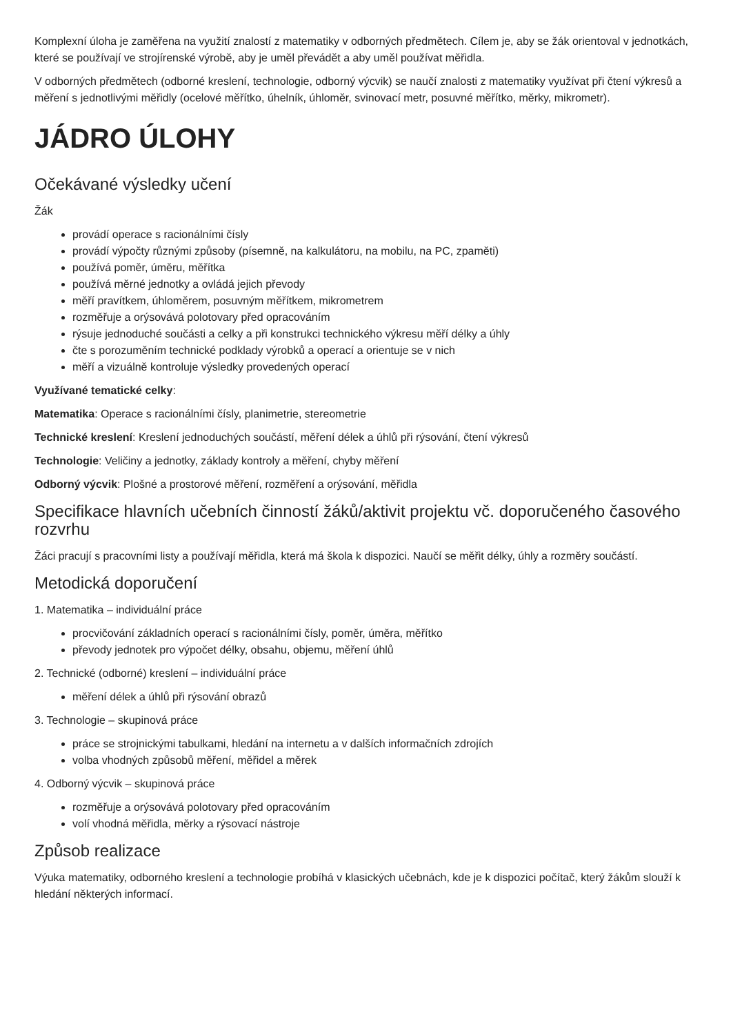Komplexní úloha je zaměřena na využití znalostí z matematiky v odborných předmětech. Cílem je, aby se žák orientoval v jednotkách, které se používají ve strojírenské výrobě, aby je uměl převádět a aby uměl používat měřidla.
V odborných předmětech (odborné kreslení, technologie, odborný výcvik) se naučí znalosti z matematiky využívat při čtení výkresů a měření s jednotlivými měřidly (ocelové měřítko, úhelník, úhloměr, svinovací metr, posuvné měřítko, měrky, mikrometr).
JÁDRO ÚLOHY
Očekávané výsledky učení
Žák
provádí operace s racionálními čísly
provádí výpočty různými způsoby (písemně, na kalkulátoru, na mobilu, na PC, zpaměti)
používá poměr, úměru, měřítka
používá měrné jednotky a ovládá jejich převody
měří pravítkem, úhloměrem, posuvným měřítkem, mikrometrem
rozměřuje a orýsovává polotovary před opracováním
rýsuje jednoduché součásti a celky a při konstrukci technického výkresu měří délky a úhly
čte s porozuměním technické podklady výrobků a operací a orientuje se v nich
měří a vizuálně kontroluje výsledky provedených operací
Využívané tematické celky:
Matematika: Operace s racionálními čísly, planimetrie, stereometrie
Technické kreslení: Kreslení jednoduchých součástí, měření délek a úhlů při rýsování, čtení výkresů
Technologie: Veličiny a jednotky, základy kontroly a měření, chyby měření
Odborný výcvik: Plošné a prostorové měření, rozměření a orýsování, měřidla
Specifikace hlavních učebních činností žáků/aktivit projektu vč. doporučeného časového rozvrhu
Žáci pracují s pracovními listy a používají měřidla, která má škola k dispozici. Naučí se měřit délky, úhly a rozměry součástí.
Metodická doporučení
1. Matematika – individuální práce
procvičování základních operací s racionálními čísly, poměr, úměra, měřítko
převody jednotek pro výpočet délky, obsahu, objemu, měření úhlů
2. Technické (odborné) kreslení – individuální práce
měření délek a úhlů při rýsování obrazů
3. Technologie – skupinová práce
práce se strojnickými tabulkami, hledání na internetu a v dalších informačních zdrojích
volba vhodných způsobů měření, měřidel a měrek
4. Odborný výcvik – skupinová práce
rozměřuje a orýsovává polotovary před opracováním
volí vhodná měřidla, měrky a rýsovací nástroje
Způsob realizace
Výuka matematiky, odborného kreslení a technologie probíhá v klasických učebnách, kde je k dispozici počítač, který žákům slouží k hledání některých informací.